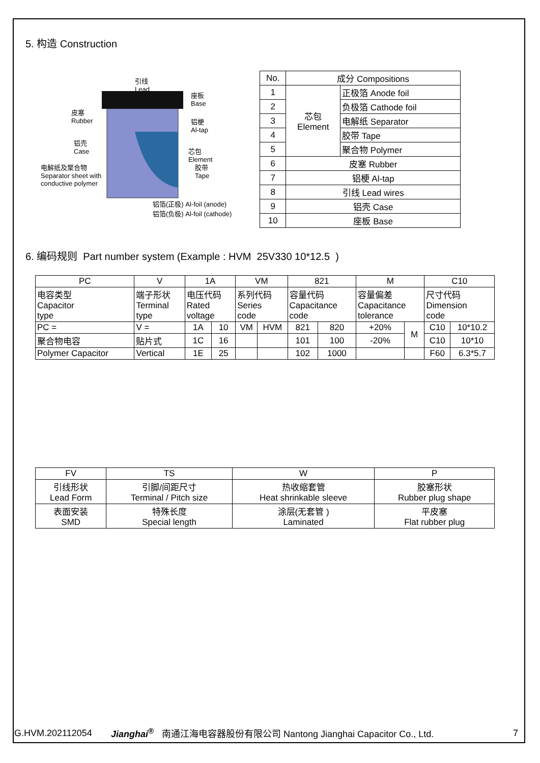5. 构造 Construction
引线
Lead
座板
Base
皮塞
Rubber
铝梗
Al-tap
铝壳
Case
芯包
Element
电解纸及聚合物
Separator sheet with
conductive polymer
胶带
Tape
铝箔(正极) Al-foil (anode)
铝箔(负极) Al-foil (cathode)
| No. | 成分 Compositions | |
| 1 | 芯包 Element | 正极箔 Anode foil |
| 2 | | 负极箔 Cathode foil |
| 3 | | 电解纸 Separator |
| 4 | | 胶带 Tape |
| 5 | | 聚合物 Polymer |
| 6 | 皮塞 Rubber | |
| 7 | 铝梗 Al-tap | |
| 8 | 引线 Lead wires | |
| 9 | 铝壳 Case | |
| 10 | 座板 Base | |
6. 编码规则 Part number system (Example : HVM 25V330 10*12.5 )
| PC | V | 1A | | VM | | 821 | | M | | C10 | |
| 电容类型 Capacitor type | 端子形状 Terminal type | 电压代码 Rated voltage | | 系列代码 Series code | | 容量代码 Capacitance code | | 容量偏差 Capacitance tolerance | | 尺寸代码 Dimension code | |
| PC = | V = | 1A | 10 | VM | HVM | 821 | 820 | +20% | M | C10 | 10*10.2 |
| 聚合物电容 | 贴片式 | 1C | 16 | | | 101 | 100 | -20% | | C10 | 10*10 |
| Polymer Capacitor | Vertical | 1E | 25 | | | 102 | 1000 | | | F60 | 6.3*5.7 |
| FV | TS | W | P |
| 引线形状 Lead Form | 引脚/间距尺寸 Terminal / Pitch size | 热收缩套管 Heat shrinkable sleeve | 胶塞形状 Rubber plug shape |
| 表面安装 SMD | 特殊长度 Special length | 涂层(无套管 ) Laminated | 平皮塞 Flat rubber plug |
G.HVM.202112054 Jianghai<sup>®</sup> 南通江海电容器股份有限公司 Nantong Jianghai Capacitor Co., Ltd. 7